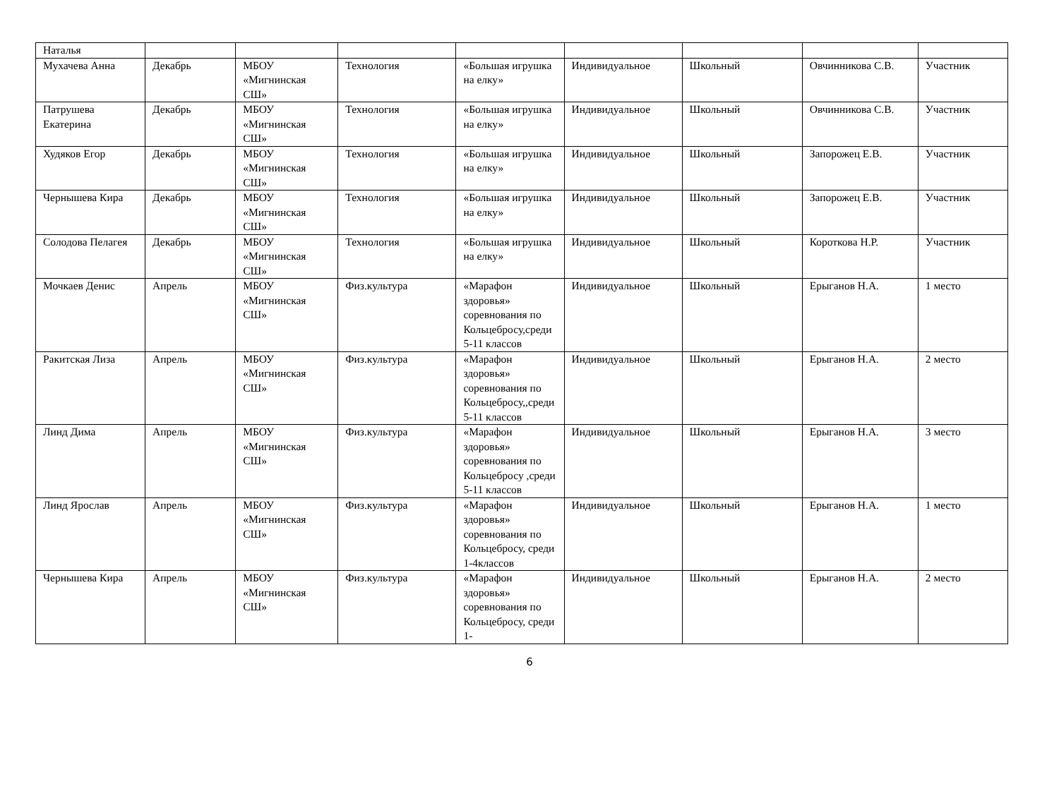| Наталья | | | | | | | | |
| Мухачева Анна | Декабрь | МБОУ «Мигнинская СШ» | Технология | «Большая игрушка на елку» | Индивидуальное | Школьный | Овчинникова С.В. | Участник |
| Патрушева Екатерина | Декабрь | МБОУ «Мигнинская СШ» | Технология | «Большая игрушка на елку» | Индивидуальное | Школьный | Овчинникова С.В. | Участник |
| Худяков Егор | Декабрь | МБОУ «Мигнинская СШ» | Технология | «Большая игрушка на елку» | Индивидуальное | Школьный | Запорожец Е.В. | Участник |
| Чернышева Кира | Декабрь | МБОУ «Мигнинская СШ» | Технология | «Большая игрушка на елку» | Индивидуальное | Школьный | Запорожец Е.В. | Участник |
| Солодова Пелагея | Декабрь | МБОУ «Мигнинская СШ» | Технология | «Большая игрушка на елку» | Индивидуальное | Школьный | Короткова Н.Р. | Участник |
| Мочкаев Денис | Апрель | МБОУ «Мигнинская СШ» | Физ.культура | «Марафон здоровья» соревнования по Кольцебросу,среди 5-11 классов | Индивидуальное | Школьный | Ерыганов Н.А. | 1 место |
| Ракитская Лиза | Апрель | МБОУ «Мигнинская СШ» | Физ.культура | «Марафон здоровья» соревнования по Кольцебросу,,среди 5-11 классов | Индивидуальное | Школьный | Ерыганов Н.А. | 2 место |
| Линд Дима | Апрель | МБОУ «Мигнинская СШ» | Физ.культура | «Марафон здоровья» соревнования по Кольцебросу ,среди 5-11 классов | Индивидуальное | Школьный | Ерыганов Н.А. | 3 место |
| Линд Ярослав | Апрель | МБОУ «Мигнинская СШ» | Физ.культура | «Марафон здоровья» соревнования по Кольцебросу, среди 1-4классов | Индивидуальное | Школьный | Ерыганов Н.А. | 1 место |
| Чернышева Кира | Апрель | МБОУ «Мигнинская СШ» | Физ.культура | «Марафон здоровья» соревнования по Кольцебросу, среди 1- | Индивидуальное | Школьный | Ерыганов Н.А. | 2 место |
6